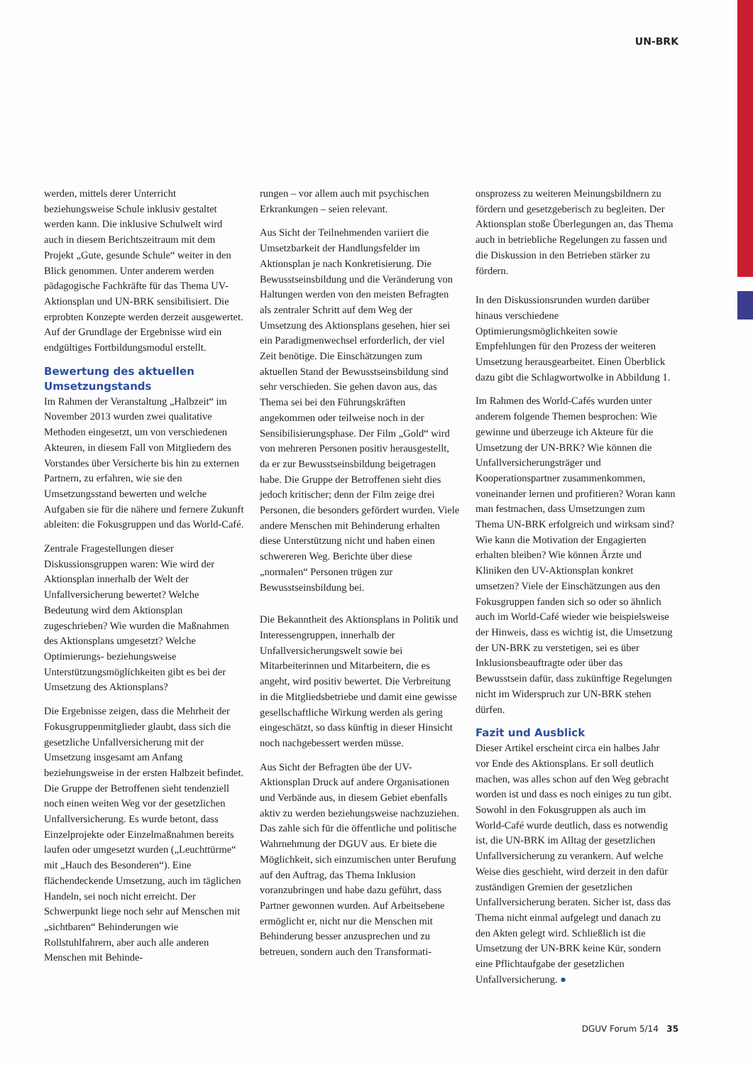UN-BRK
werden, mittels derer Unterricht beziehungsweise Schule inklusiv gestaltet werden kann. Die inklusive Schulwelt wird auch in diesem Berichtszeitraum mit dem Projekt „Gute, gesunde Schule“ weiter in den Blick genommen. Unter anderem werden pädagogische Fachkräfte für das Thema UV-Aktionsplan und UN-BRK sensibilisiert. Die erprobten Konzepte werden derzeit ausgewertet. Auf der Grundlage der Ergebnisse wird ein endgültiges Fortbildungsmodul erstellt.
Bewertung des aktuellen Umsetzungstands
Im Rahmen der Veranstaltung „Halbzeit“ im November 2013 wurden zwei qualitative Methoden eingesetzt, um von verschiedenen Akteuren, in diesem Fall von Mitgliedern des Vorstandes über Versicherte bis hin zu externen Partnern, zu erfahren, wie sie den Umsetzungsstand bewerten und welche Aufgaben sie für die nähere und fernere Zukunft ableiten: die Fokusgruppen und das World-Café.
Zentrale Fragestellungen dieser Diskussionsgruppen waren: Wie wird der Aktionsplan innerhalb der Welt der Unfallversicherung bewertet? Welche Bedeutung wird dem Aktionsplan zugeschrieben? Wie wurden die Maßnahmen des Aktionsplans umgesetzt? Welche Optimierungs- beziehungsweise Unterstützungsmöglichkeiten gibt es bei der Umsetzung des Aktionsplans?
Die Ergebnisse zeigen, dass die Mehrheit der Fokusgruppenmitglieder glaubt, dass sich die gesetzliche Unfallversicherung mit der Umsetzung insgesamt am Anfang beziehungsweise in der ersten Halbzeit befindet. Die Gruppe der Betroffenen sieht tendenziell noch einen weiten Weg vor der gesetzlichen Unfallversicherung. Es wurde betont, dass Einzelprojekte oder Einzelmaßnahmen bereits laufen oder umgesetzt wurden („Leuchttürme“ mit „Hauch des Besonderen“). Eine flächendeckende Umsetzung, auch im täglichen Handeln, sei noch nicht erreicht. Der Schwerpunkt liege noch sehr auf Menschen mit „sichtbaren“ Behinderungen wie Rollstuhlfahrern, aber auch alle anderen Menschen mit Behinde-
rungen – vor allem auch mit psychischen Erkrankungen – seien relevant.
Aus Sicht der Teilnehmenden variiert die Umsetzbarkeit der Handlungsfelder im Aktionsplan je nach Konkretisierung. Die Bewusstseinsbildung und die Veränderung von Haltungen werden von den meisten Befragten als zentraler Schritt auf dem Weg der Umsetzung des Aktionsplans gesehen, hier sei ein Paradigmenwechsel erforderlich, der viel Zeit benötige. Die Einschätzungen zum aktuellen Stand der Bewusstseinsbildung sind sehr verschieden. Sie gehen davon aus, das Thema sei bei den Führungskräften angekommen oder teilweise noch in der Sensibilisierungsphase. Der Film „Gold“ wird von mehreren Personen positiv herausgestellt, da er zur Bewusstseinsbildung beigetragen habe. Die Gruppe der Betroffenen sieht dies jedoch kritischer; denn der Film zeige drei Personen, die besonders gefördert wurden. Viele andere Menschen mit Behinderung erhalten diese Unterstützung nicht und haben einen schwereren Weg. Berichte über diese „normalen“ Personen trügen zur Bewusstseinsbildung bei.
Die Bekanntheit des Aktionsplans in Politik und Interessengruppen, innerhalb der Unfallversicherungswelt sowie bei Mitarbeiterinnen und Mitarbeitern, die es angeht, wird positiv bewertet. Die Verbreitung in die Mitgliedsbetriebe und damit eine gewisse gesellschaftliche Wirkung werden als gering eingeschätzt, so dass künftig in dieser Hinsicht noch nachgebessert werden müsse.
Aus Sicht der Befragten übe der UV-Aktionsplan Druck auf andere Organisationen und Verbände aus, in diesem Gebiet ebenfalls aktiv zu werden beziehungsweise nachzuziehen. Das zahle sich für die öffentliche und politische Wahrnehmung der DGUV aus. Er biete die Möglichkeit, sich einzumischen unter Berufung auf den Auftrag, das Thema Inklusion voranzubringen und habe dazu geführt, dass Partner gewonnen wurden. Auf Arbeitsebene ermöglicht er, nicht nur die Menschen mit Behinderung besser anzusprechen und zu betreuen, sondern auch den Transformati-
onsprozess zu weiteren Meinungsbildnern zu fördern und gesetzgeberisch zu begleiten. Der Aktionsplan stoße Überlegungen an, das Thema auch in betriebliche Regelungen zu fassen und die Diskussion in den Betrieben stärker zu fördern.
In den Diskussionsrunden wurden darüber hinaus verschiedene Optimierungsmöglichkeiten sowie Empfehlungen für den Prozess der weiteren Umsetzung herausgearbeitet. Einen Überblick dazu gibt die Schlagwortwolke in Abbildung 1.
Im Rahmen des World-Cafés wurden unter anderem folgende Themen besprochen: Wie gewinne und überzeuge ich Akteure für die Umsetzung der UN-BRK? Wie können die Unfallversicherungsträger und Kooperationspartner zusammenkommen, voneinander lernen und profitieren? Woran kann man festmachen, dass Umsetzungen zum Thema UN-BRK erfolgreich und wirksam sind? Wie kann die Motivation der Engagierten erhalten bleiben? Wie können Ärzte und Kliniken den UV-Aktionsplan konkret umsetzen? Viele der Einschätzungen aus den Fokusgruppen fanden sich so oder so ähnlich auch im World-Café wieder wie beispielsweise der Hinweis, dass es wichtig ist, die Umsetzung der UN-BRK zu verstetigen, sei es über Inklusionsbeauftragte oder über das Bewusstsein dafür, dass zukünftige Regelungen nicht im Widerspruch zur UN-BRK stehen dürfen.
Fazit und Ausblick
Dieser Artikel erscheint circa ein halbes Jahr vor Ende des Aktionsplans. Er soll deutlich machen, was alles schon auf den Weg gebracht worden ist und dass es noch einiges zu tun gibt. Sowohl in den Fokusgruppen als auch im World-Café wurde deutlich, dass es notwendig ist, die UN-BRK im Alltag der gesetzlichen Unfallversicherung zu verankern. Auf welche Weise dies geschieht, wird derzeit in den dafür zuständigen Gremien der gesetzlichen Unfallversicherung beraten. Sicher ist, dass das Thema nicht einmal aufgelegt und danach zu den Akten gelegt wird. Schließlich ist die Umsetzung der UN-BRK keine Kür, sondern eine Pflichtaufgabe der gesetzlichen Unfallversicherung. ●
DGUV Forum 5/14 35